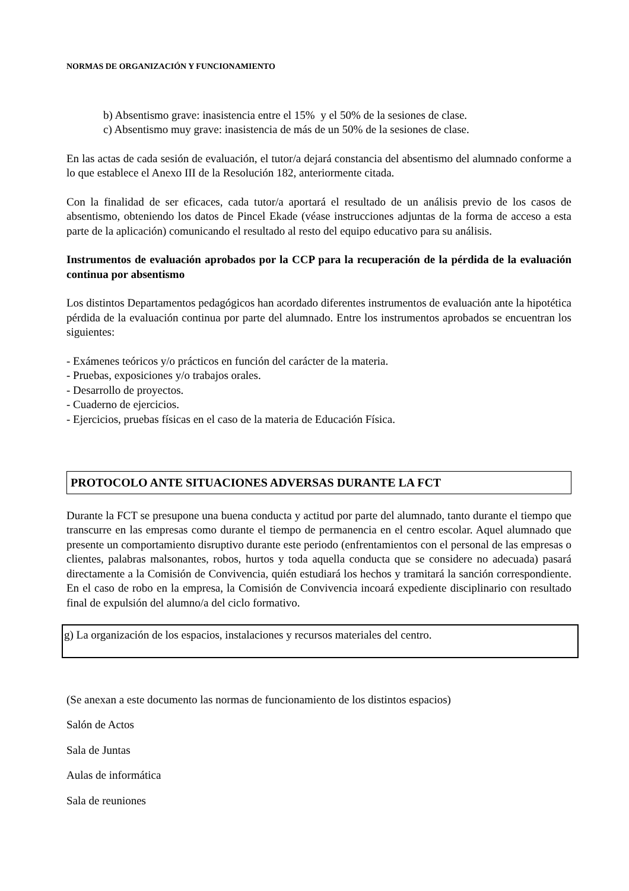NORMAS DE ORGANIZACIÓN Y FUNCIONAMIENTO
b) Absentismo grave: inasistencia entre el 15% y el 50% de la sesiones de clase.
c) Absentismo muy grave: inasistencia de más de un 50% de la sesiones de clase.
En las actas de cada sesión de evaluación, el tutor/a dejará constancia del absentismo del alumnado conforme a lo que establece el Anexo III de la Resolución 182, anteriormente citada.
Con la finalidad de ser eficaces, cada tutor/a aportará el resultado de un análisis previo de los casos de absentismo, obteniendo los datos de Pincel Ekade (véase instrucciones adjuntas de la forma de acceso a esta parte de la aplicación) comunicando el resultado al resto del equipo educativo para su análisis.
Instrumentos de evaluación aprobados por la CCP para la recuperación de la pérdida de la evaluación continua por absentismo
Los distintos Departamentos pedagógicos han acordado diferentes instrumentos de evaluación ante la hipotética pérdida de la evaluación continua por parte del alumnado. Entre los instrumentos aprobados se encuentran los siguientes:
- Exámenes teóricos y/o prácticos en función del carácter de la materia.
- Pruebas, exposiciones y/o trabajos orales.
- Desarrollo de proyectos.
- Cuaderno de ejercicios.
- Ejercicios, pruebas físicas en el caso de la materia de Educación Física.
PROTOCOLO ANTE SITUACIONES ADVERSAS DURANTE LA FCT
Durante la FCT se presupone una buena conducta y actitud por parte del alumnado, tanto durante el tiempo que transcurre en las empresas como durante el tiempo de permanencia en el centro escolar. Aquel alumnado que presente un comportamiento disruptivo durante este periodo (enfrentamientos con el personal de las empresas o clientes, palabras malsonantes, robos, hurtos y toda aquella conducta que se considere no adecuada) pasará directamente a la Comisión de Convivencia, quién estudiará los hechos y tramitará la sanción correspondiente. En el caso de robo en la empresa, la Comisión de Convivencia incoará expediente disciplinario con resultado final de expulsión del alumno/a del ciclo formativo.
g) La organización de los espacios, instalaciones y recursos materiales del centro.
(Se anexan a este documento las normas de funcionamiento de los distintos espacios)
Salón de Actos
Sala de Juntas
Aulas de informática
Sala de reuniones